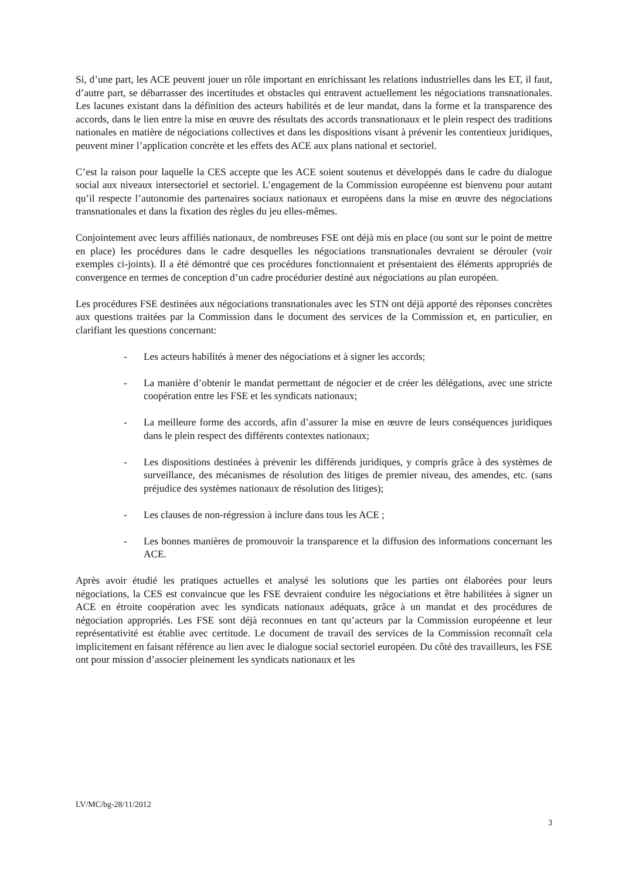Si, d’une part, les ACE peuvent jouer un rôle important en enrichissant les relations industrielles dans les ET, il faut, d’autre part, se débarrasser des incertitudes et obstacles qui entravent actuellement les négociations transnationales. Les lacunes existant dans la définition des acteurs habilités et de leur mandat, dans la forme et la transparence des accords, dans le lien entre la mise en œuvre des résultats des accords transnationaux et le plein respect des traditions nationales en matière de négociations collectives et dans les dispositions visant à prévenir les contentieux juridiques, peuvent miner l’application concrète et les effets des ACE aux plans national et sectoriel.
C’est la raison pour laquelle la CES accepte que les ACE soient soutenus et développés dans le cadre du dialogue social aux niveaux intersectoriel et sectoriel. L’engagement de la Commission européenne est bienvenu pour autant qu’il respecte l’autonomie des partenaires sociaux nationaux et européens dans la mise en œuvre des négociations transnationales et dans la fixation des règles du jeu elles-mêmes.
Conjointement avec leurs affiliés nationaux, de nombreuses FSE ont déjà mis en place (ou sont sur le point de mettre en place) les procédures dans le cadre desquelles les négociations transnationales devraient se dérouler (voir exemples ci-joints). Il a été démontré que ces procédures fonctionnaient et présentaient des éléments appropriés de convergence en termes de conception d’un cadre procédurier destiné aux négociations au plan européen.
Les procédures FSE destinées aux négociations transnationales avec les STN ont déjà apporté des réponses concrètes aux questions traitées par la Commission dans le document des services de la Commission et, en particulier, en clarifiant les questions concernant:
- Les acteurs habilités à mener des négociations et à signer les accords;
- La manière d’obtenir le mandat permettant de négocier et de créer les délégations, avec une stricte coopération entre les FSE et les syndicats nationaux;
- La meilleure forme des accords, afin d’assurer la mise en œuvre de leurs conséquences juridiques dans le plein respect des différents contextes nationaux;
- Les dispositions destinées à prévenir les différends juridiques, y compris grâce à des systèmes de surveillance, des mécanismes de résolution des litiges de premier niveau, des amendes, etc. (sans préjudice des systèmes nationaux de résolution des litiges);
- Les clauses de non-régression à inclure dans tous les ACE ;
- Les bonnes manières de promouvoir la transparence et la diffusion des informations concernant les ACE.
Après avoir étudié les pratiques actuelles et analysé les solutions que les parties ont élaborées pour leurs négociations, la CES est convaincue que les FSE devraient conduire les négociations et être habilitées à signer un ACE en étroite coopération avec les syndicats nationaux adéquats, grâce à un mandat et des procédures de négociation appropriés. Les FSE sont déjà reconnues en tant qu’acteurs par la Commission européenne et leur représentativité est établie avec certitude. Le document de travail des services de la Commission reconnaît cela implicitement en faisant référence au lien avec le dialogue social sectoriel européen. Du côté des travailleurs, les FSE ont pour mission d’associer pleinement les syndicats nationaux et les
LV/MC/bg-28/11/2012
3